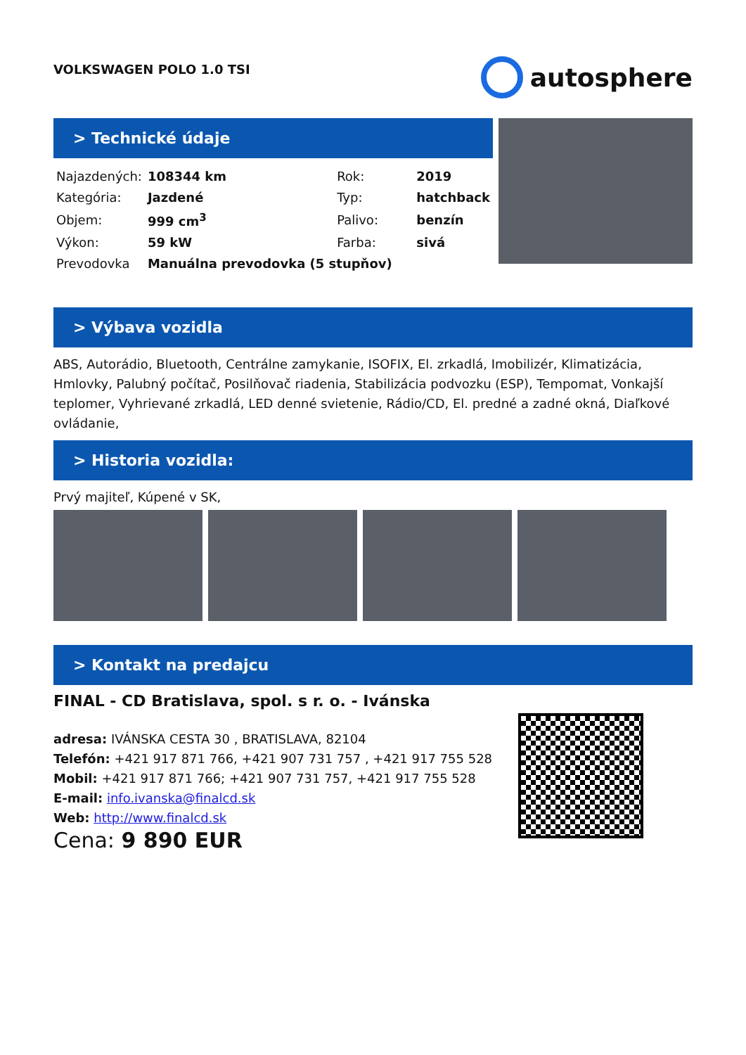VOLKSWAGEN POLO 1.0 TSI
autosphere
> Technické údaje
| Najazdených: | 108344 km | Rok: | 2019 |
| Kategória: | Jazdené | Typ: | hatchback |
| Objem: | 999 cm<sup>3</sup> | Palivo: | benzín |
| Výkon: | 59 kW | Farba: | sivá |
| Prevodovka | Manuálna prevodovka (5 stupňov) | | |
> Výbava vozidla
ABS, Autorádio, Bluetooth, Centrálne zamykanie, ISOFIX, El. zrkadlá, Imobilizér, Klimatizácia, Hmlovky, Palubný počítač, Posilňovač riadenia, Stabilizácia podvozku (ESP), Tempomat, Vonkajší teplomer, Vyhrievané zrkadlá, LED denné svietenie, Rádio/CD, El. predné a zadné okná, Diaľkové ovládanie,
> Historia vozidla:
Prvý majiteľ, Kúpené v SK,
> Kontakt na predajcu
FINAL - CD Bratislava, spol. s r. o. - Ivánska
adresa: IVÁNSKA CESTA 30 , BRATISLAVA, 82104
Telefón: +421 917 871 766, +421 907 731 757 , +421 917 755 528
Mobil: +421 917 871 766; +421 907 731 757, +421 917 755 528
E-mail: info.ivanska@finalcd.sk
Web: http://www.finalcd.sk
Cena: 9 890 EUR